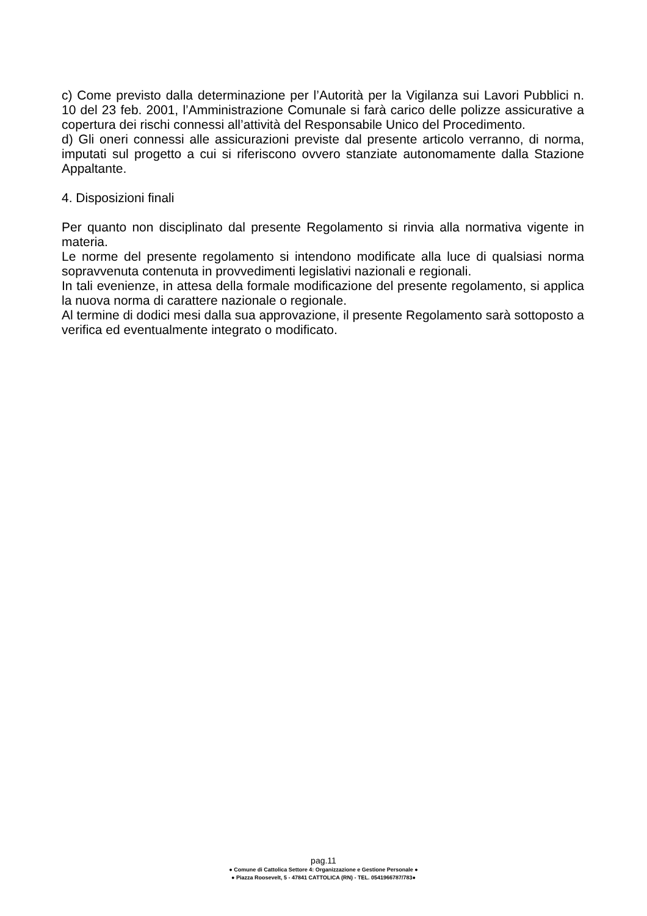c) Come previsto dalla determinazione per l’Autorità per la Vigilanza sui Lavori Pubblici n. 10 del 23 feb. 2001, l’Amministrazione Comunale si farà carico delle polizze assicurative a copertura dei rischi connessi all’attività del Responsabile Unico del Procedimento.
d) Gli oneri connessi alle assicurazioni previste dal presente articolo verranno, di norma, imputati sul progetto a cui si riferiscono ovvero stanziate autonomamente dalla Stazione Appaltante.
4. Disposizioni finali
Per quanto non disciplinato dal presente Regolamento si rinvia alla normativa vigente in materia.
Le norme del presente regolamento si intendono modificate alla luce di qualsiasi norma sopravvenuta contenuta in provvedimenti legislativi nazionali e regionali.
In tali evenienze, in attesa della formale modificazione del presente regolamento, si applica la nuova norma di carattere nazionale o regionale.
Al termine di dodici mesi dalla sua approvazione, il presente Regolamento sarà sottoposto a verifica ed eventualmente integrato o modificato.
pag.11
● Comune di Cattolica Settore 4: Organizzazione e Gestione Personale ●
● Piazza Roosevelt, 5 - 47841 CATTOLICA (RN) - TEL. 0541966787/783●